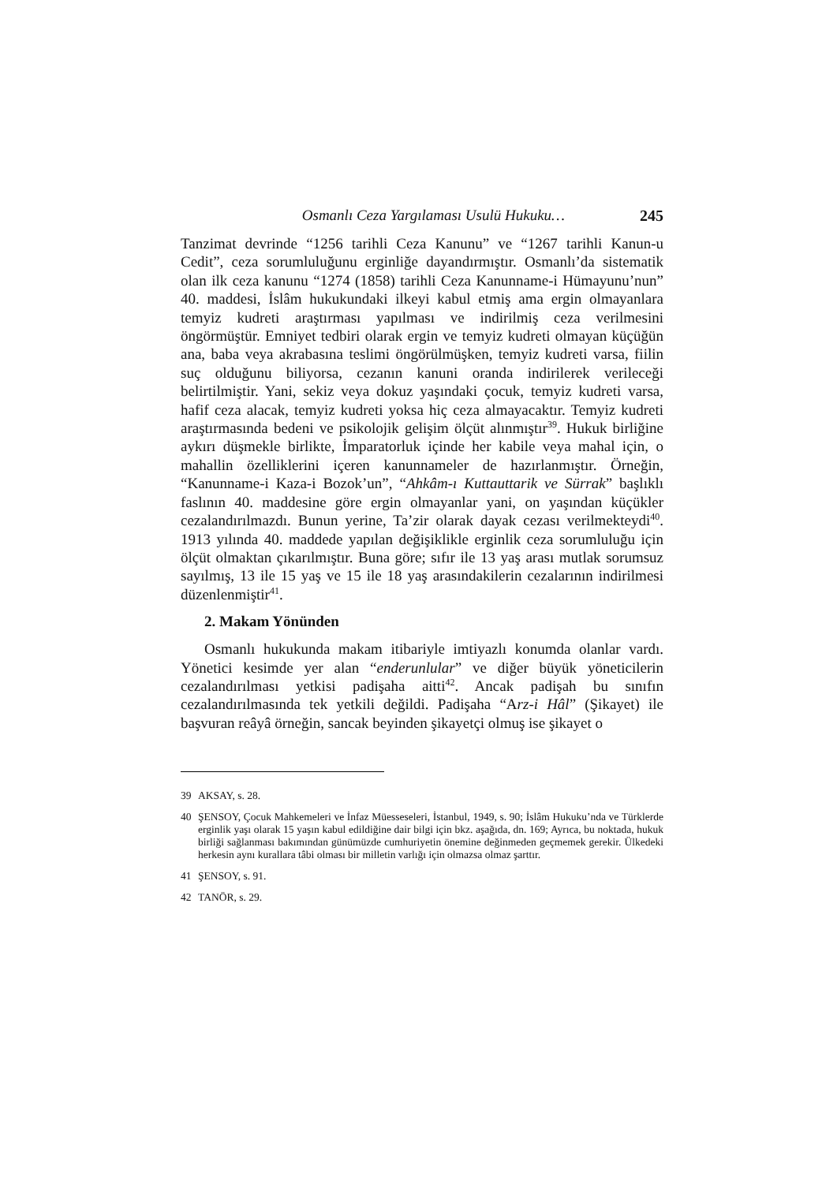Osmanlı Ceza Yargılaması Usulü Hukuku… 245
Tanzimat devrinde “1256 tarihli Ceza Kanunu” ve “1267 tarihli Kanun-u Cedit”, ceza sorumluluğunu erginliğe dayandırmıştır. Osmanlı’da sistematik olan ilk ceza kanunu “1274 (1858) tarihli Ceza Kanunname-i Hümayunu’nun” 40. maddesi, İslâm hukukundaki ilkeyi kabul etmiş ama ergin olmayanlara temyiz kudreti araştırması yapılması ve indirilmiş ceza verilmesini öngörmüştür. Emniyet tedbiri olarak ergin ve temyiz kudreti olmayan küçüğün ana, baba veya akrabasına teslimi öngörülmüşken, temyiz kudreti varsa, fiilin suç olduğunu biliyorsa, cezanın kanuni oranda indirilerek verileceği belirtilmiştir. Yani, sekiz veya dokuz yaşındaki çocuk, temyiz kudreti varsa, hafif ceza alacak, temyiz kudreti yoksa hiç ceza almayacaktır. Temyiz kudreti araştırmasında bedeni ve psikolojik gelişim ölçüt alınmıştır<sup>39</sup>. Hukuk birliğine aykırı düşmekle birlikte, İmparatorluk içinde her kabile veya mahal için, o mahallin özelliklerini içeren kanunnameler de hazırlanmıştır. Örneğin, “Kanunname-i Kaza-i Bozok’un”, “Ahkâm-ı Kuttauttarik ve Sürrak” başlıklı faslının 40. maddesine göre ergin olmayanlar yani, on yaşından küçükler cezalandırılmazdı. Bunun yerine, Ta’zir olarak dayak cezası verilmekteydi<sup>40</sup>. 1913 yılında 40. maddede yapılan değişiklikle erginlik ceza sorumluluğu için ölçüt olmaktan çıkarılmıştır. Buna göre; sıfır ile 13 yaş arası mutlak sorumsuz sayılmış, 13 ile 15 yaş ve 15 ile 18 yaş arasındakilerin cezalarının indirilmesi düzenlenmiştir<sup>41</sup>.
2. Makam Yönünden
Osmanlı hukukunda makam itibariyle imtiyazlı konumda olanlar vardı. Yönetici kesimde yer alan “enderunlular” ve diğer büyük yöneticilerin cezalandırılması yetkisi padişaha aitti<sup>42</sup>. Ancak padişah bu sınıfın cezalandırılmasında tek yetkili değildi. Padişaha “Arz-i Hâl” (Şikayet) ile başvuran reâyâ örneğin, sancak beyinden şikayetçi olmuş ise şikayet o
39 AKSAY, s. 28.
40 ŞENSOY, Çocuk Mahkemeleri ve İnfaz Müesseseleri, İstanbul, 1949, s. 90; İslâm Hukuku’nda ve Türklerde erginlik yaşı olarak 15 yaşın kabul edildiğine dair bilgi için bkz. aşağıda, dn. 169; Ayrıca, bu noktada, hukuk birliği sağlanması bakımından günümüzde cumhuriyetin önemine değinmeden geçmemek gerekir. Ülkedeki herkesin aynı kurallara tâbi olması bir milletin varlığı için olmazsa olmaz şarttır.
41 ŞENSOY, s. 91.
42 TANÖR, s. 29.